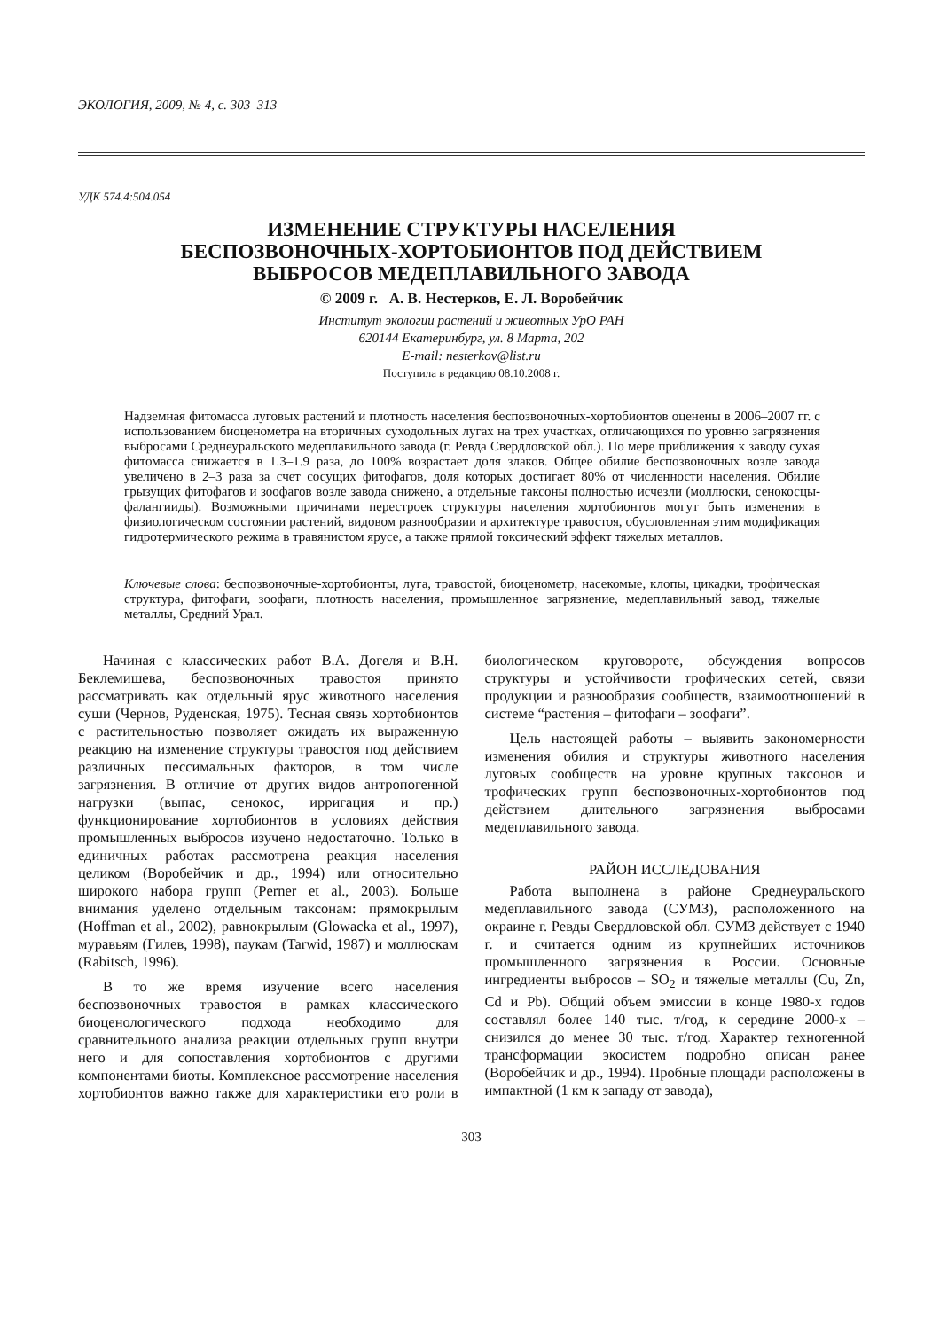ЭКОЛОГИЯ, 2009, № 4, с. 303–313
УДК 574.4:504.054
ИЗМЕНЕНИЕ СТРУКТУРЫ НАСЕЛЕНИЯ
БЕСПОЗВОНОЧНЫХ-ХОРТОБИОНТОВ ПОД ДЕЙСТВИЕМ
ВЫБРОСОВ МЕДЕПЛАВИЛЬНОГО ЗАВОДА
© 2009 г. А. В. Нестерков, Е. Л. Воробейчик
Институт экологии растений и животных УрО РАН
620144 Екатеринбург, ул. 8 Марта, 202
E-mail: nesterkov@list.ru
Поступила в редакцию 08.10.2008 г.
Надземная фитомасса луговых растений и плотность населения беспозвоночных-хортобионтов оценены в 2006–2007 гг. с использованием биоценометра на вторичных суходольных лугах на трех участках, отличающихся по уровню загрязнения выбросами Среднеуральского медеплавильного завода (г. Ревда Свердловской обл.). По мере приближения к заводу сухая фитомасса снижается в 1.3–1.9 раза, до 100% возрастает доля злаков. Общее обилие беспозвоночных возле завода увеличено в 2–3 раза за счет сосущих фитофагов, доля которых достигает 80% от численности населения. Обилие грызущих фитофагов и зоофагов возле завода снижено, а отдельные таксоны полностью исчезли (моллюски, сенокосцы-фалангииды). Возможными причинами перестроек структуры населения хортобионтов могут быть изменения в физиологическом состоянии растений, видовом разнообразии и архитектуре травостоя, обусловленная этим модификация гидротермического режима в травянистом ярусе, а также прямой токсический эффект тяжелых металлов.
Ключевые слова: беспозвоночные-хортобионты, луга, травостой, биоценометр, насекомые, клопы, цикадки, трофическая структура, фитофаги, зоофаги, плотность населения, промышленное загрязнение, медеплавильный завод, тяжелые металлы, Средний Урал.
Начиная с классических работ В.А. Догеля и В.Н. Беклемишева, беспозвоночных травостоя принято рассматривать как отдельный ярус животного населения суши (Чернов, Руденская, 1975). Тесная связь хортобионтов с растительностью позволяет ожидать их выраженную реакцию на изменение структуры травостоя под действием различных пессимальных факторов, в том числе загрязнения. В отличие от других видов антропогенной нагрузки (выпас, сенокос, ирригация и пр.) функционирование хортобионтов в условиях действия промышленных выбросов изучено недостаточно. Только в единичных работах рассмотрена реакция населения целиком (Воробейчик и др., 1994) или относительно широкого набора групп (Perner et al., 2003). Больше внимания уделено отдельным таксонам: прямокрылым (Hoffman et al., 2002), равнокрылым (Glowacka et al., 1997), муравьям (Гилев, 1998), паукам (Tarwid, 1987) и моллюскам (Rabitsch, 1996).
В то же время изучение всего населения беспозвоночных травостоя в рамках классического биоценологического подхода необходимо для сравнительного анализа реакции отдельных групп внутри него и для сопоставления хортобионтов с другими компонентами биоты. Комплексное рассмотрение населения хортобионтов важно также для характеристики его роли в биологическом круговороте, обсуждения вопросов структуры и устойчивости трофических сетей, связи продукции и разнообразия сообществ, взаимоотношений в системе “растения – фитофаги – зоофаги”.
Цель настоящей работы – выявить закономерности изменения обилия и структуры животного населения луговых сообществ на уровне крупных таксонов и трофических групп беспозвоночных-хортобионтов под действием длительного загрязнения выбросами медеплавильного завода.
РАЙОН ИССЛЕДОВАНИЯ
Работа выполнена в районе Среднеуральского медеплавильного завода (СУМЗ), расположенного на окраине г. Ревды Свердловской обл. СУМЗ действует с 1940 г. и считается одним из крупнейших источников промышленного загрязнения в России. Основные ингредиенты выбросов – SO<sub>2</sub> и тяжелые металлы (Cu, Zn, Cd и Pb). Общий объем эмиссии в конце 1980-х годов составлял более 140 тыс. т/год, к середине 2000-х – снизился до менее 30 тыс. т/год. Характер техногенной трансформации экосистем подробно описан ранее (Воробейчик и др., 1994). Пробные площади расположены в импактной (1 км к западу от завода),
303